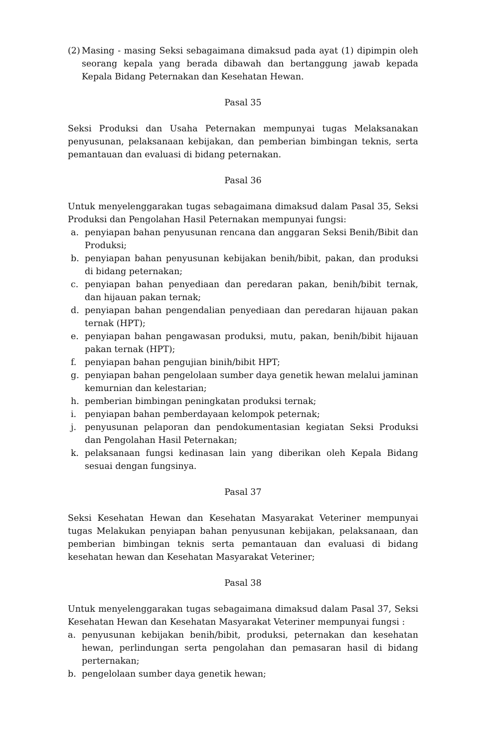(2) Masing - masing Seksi sebagaimana dimaksud pada ayat (1) dipimpin oleh seorang kepala yang berada dibawah dan bertanggung jawab kepada Kepala Bidang Peternakan dan Kesehatan Hewan.
Pasal 35
Seksi Produksi dan Usaha Peternakan mempunyai tugas Melaksanakan penyusunan, pelaksanaan kebijakan, dan pemberian bimbingan teknis, serta pemantauan dan evaluasi di bidang peternakan.
Pasal 36
Untuk menyelenggarakan tugas sebagaimana dimaksud dalam Pasal 35, Seksi Produksi dan Pengolahan Hasil Peternakan mempunyai fungsi:
a. penyiapan bahan penyusunan rencana dan anggaran Seksi Benih/Bibit dan Produksi;
b. penyiapan bahan penyusunan kebijakan benih/bibit, pakan, dan produksi di bidang peternakan;
c. penyiapan bahan penyediaan dan peredaran pakan, benih/bibit ternak, dan hijauan pakan ternak;
d. penyiapan bahan pengendalian penyediaan dan peredaran hijauan pakan ternak (HPT);
e. penyiapan bahan pengawasan produksi, mutu, pakan, benih/bibit hijauan pakan ternak (HPT);
f. penyiapan bahan pengujian binih/bibit HPT;
g. penyiapan bahan pengelolaan sumber daya genetik hewan melalui jaminan kemurnian dan kelestarian;
h. pemberian bimbingan peningkatan produksi ternak;
i. penyiapan bahan pemberdayaan kelompok peternak;
j. penyusunan pelaporan dan pendokumentasian kegiatan Seksi Produksi dan Pengolahan Hasil Peternakan;
k. pelaksanaan fungsi kedinasan lain yang diberikan oleh Kepala Bidang sesuai dengan fungsinya.
Pasal 37
Seksi Kesehatan Hewan dan Kesehatan Masyarakat Veteriner mempunyai tugas Melakukan penyiapan bahan penyusunan kebijakan, pelaksanaan, dan pemberian bimbingan teknis serta pemantauan dan evaluasi di bidang kesehatan hewan dan Kesehatan Masyarakat Veteriner;
Pasal 38
Untuk menyelenggarakan tugas sebagaimana dimaksud dalam Pasal 37, Seksi Kesehatan Hewan dan Kesehatan Masyarakat Veteriner mempunyai fungsi :
a. penyusunan kebijakan benih/bibit, produksi, peternakan dan kesehatan hewan, perlindungan serta pengolahan dan pemasaran hasil di bidang perternakan;
b. pengelolaan sumber daya genetik hewan;